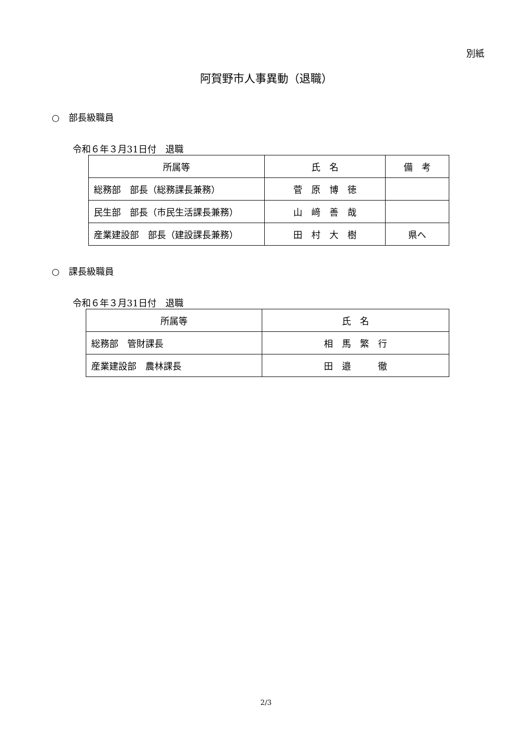別紙
阿賀野市人事異動（退職）
○　部長級職員
令和６年３月31日付　退職
| 所属等 | 氏 名 | 備 考 |
| --- | --- | --- |
| 総務部 部長（総務課長兼務） | 菅 原 博 徳 | |
| 民生部 部長（市民生活課長兼務） | 山 﨑 善 哉 | |
| 産業建設部 部長（建設課長兼務） | 田 村 大 樹 | 県へ |
○　課長級職員
令和６年３月31日付　退職
| 所属等 | 氏 名 |
| --- | --- |
| 総務部 管財課長 | 相 馬 繁 行 |
| 産業建設部 農林課長 | 田 邉 徹 |
2/3